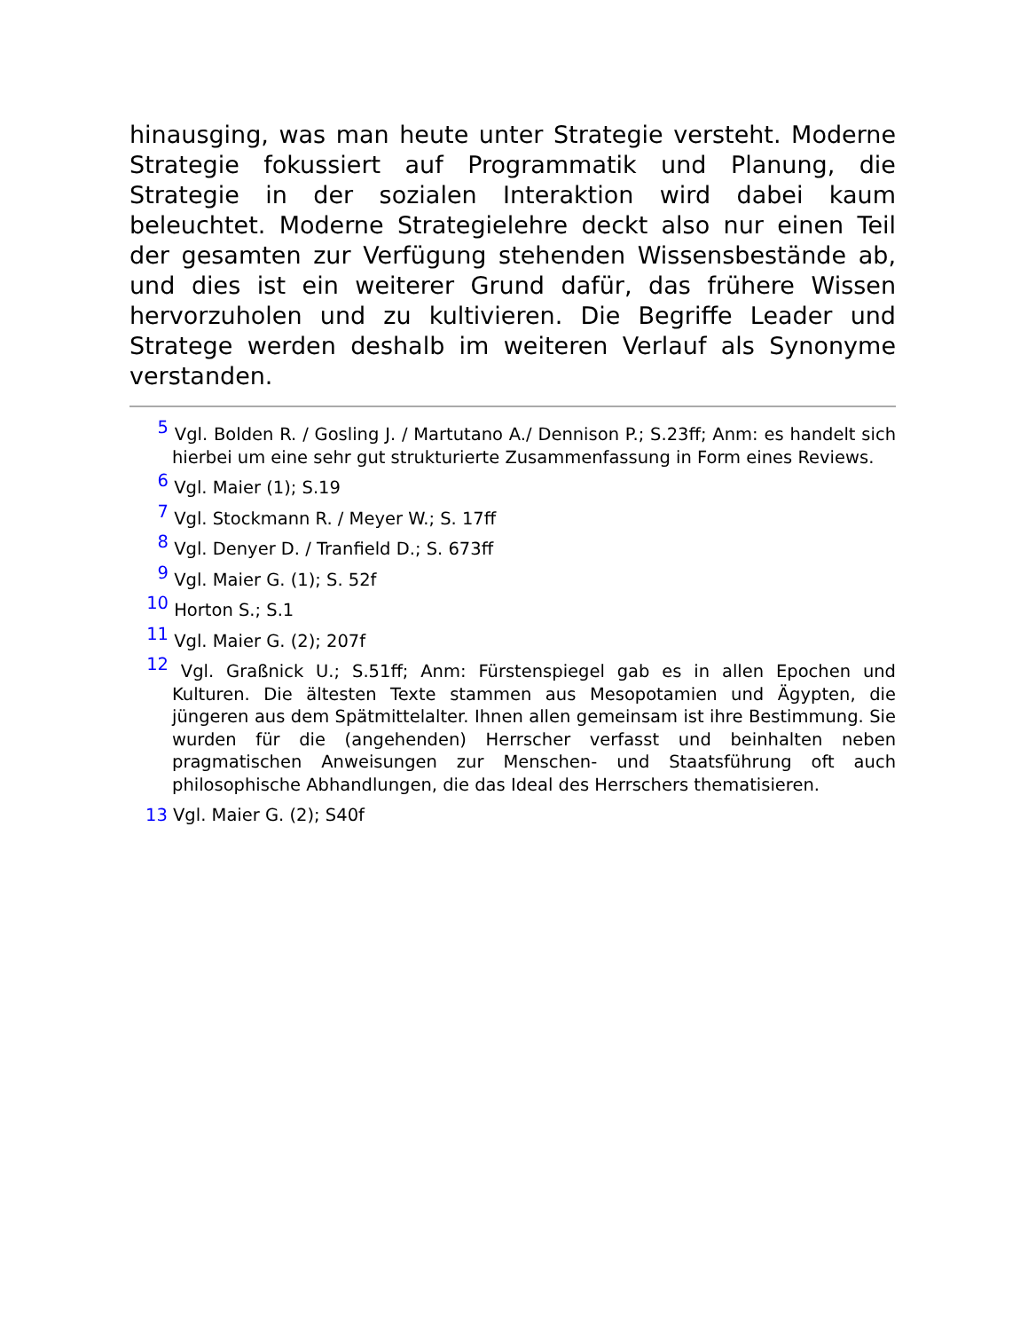hinausging, was man heute unter Strategie versteht. Moderne Strategie fokussiert auf Programmatik und Planung, die Strategie in der sozialen Interaktion wird dabei kaum beleuchtet. Moderne Strategielehre deckt also nur einen Teil der gesamten zur Verfügung stehenden Wissensbestände ab, und dies ist ein weiterer Grund dafür, das frühere Wissen hervorzuholen und zu kultivieren. Die Begriffe Leader und Stratege werden deshalb im weiteren Verlauf als Synonyme verstanden.
<sup>5</sup> Vgl. Bolden R. / Gosling J. / Martutano A./ Dennison P.; S.23ff; Anm: es handelt sich hierbei um eine sehr gut strukturierte Zusammenfassung in Form eines Reviews.
<sup>6</sup> Vgl. Maier (1); S.19
<sup>7</sup> Vgl. Stockmann R. / Meyer W.; S. 17ff
<sup>8</sup> Vgl. Denyer D. / Tranfield D.; S. 673ff
<sup>9</sup> Vgl. Maier G. (1); S. 52f
<sup>10</sup> Horton S.; S.1
<sup>11</sup> Vgl. Maier G. (2); 207f
<sup>12</sup> Vgl. Graßnick U.; S.51ff; Anm: Fürstenspiegel gab es in allen Epochen und Kulturen. Die ältesten Texte stammen aus Mesopotamien und Ägypten, die jüngeren aus dem Spätmittelalter. Ihnen allen gemeinsam ist ihre Bestimmung. Sie wurden für die (angehenden) Herrscher verfasst und beinhalten neben pragmatischen Anweisungen zur Menschen- und Staatsführung oft auch philosophische Abhandlungen, die das Ideal des Herrschers thematisieren.
13 Vgl. Maier G. (2); S40f